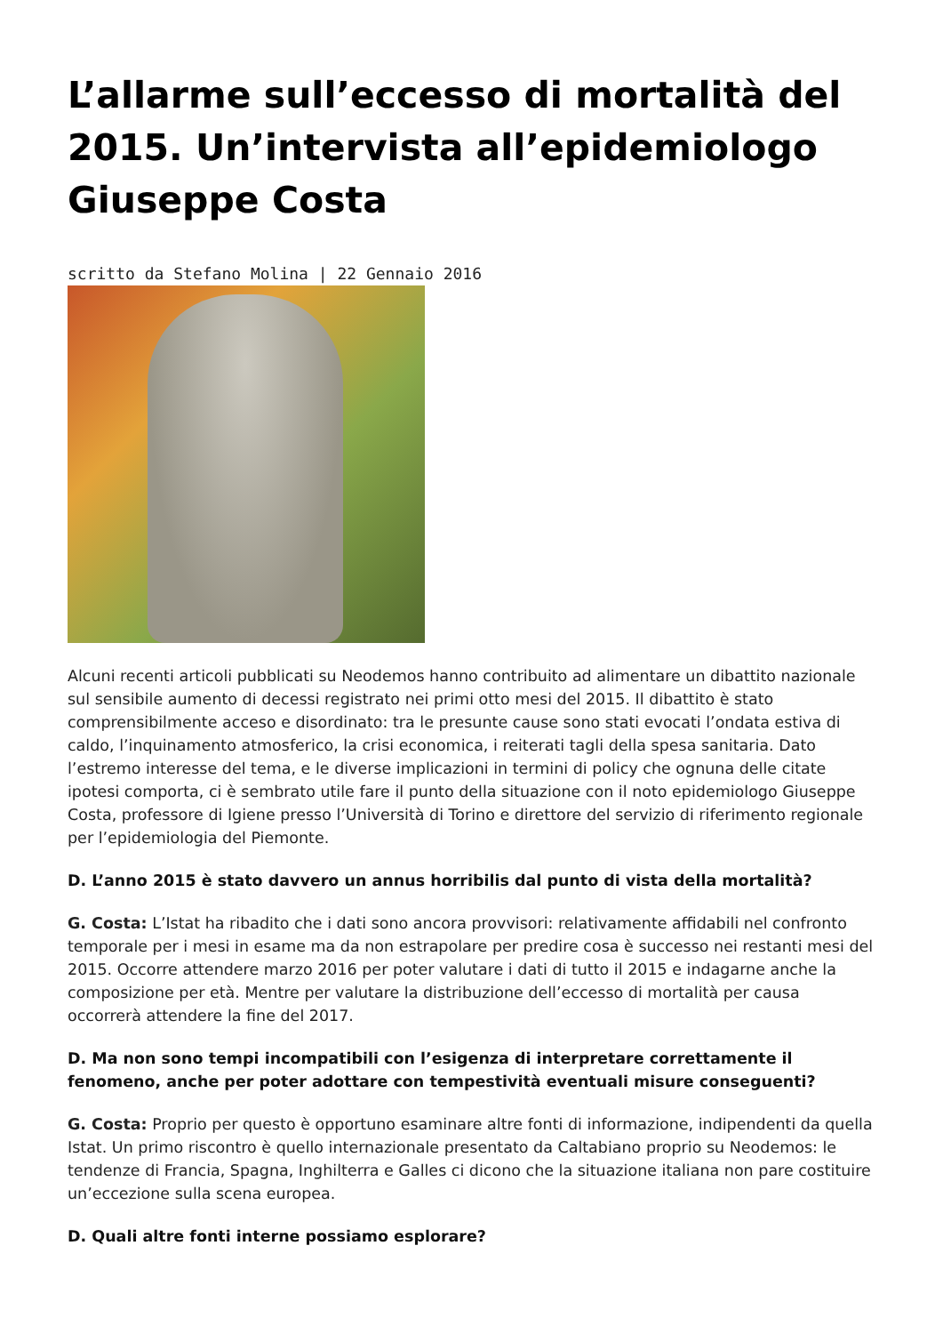L’allarme sull’eccesso di mortalità del 2015. Un’intervista all’epidemiologo Giuseppe Costa
scritto da Stefano Molina | 22 Gennaio 2016
Alcuni recenti articoli pubblicati su Neodemos hanno contribuito ad alimentare un dibattito nazionale sul sensibile aumento di decessi registrato nei primi otto mesi del 2015. Il dibattito è stato comprensibilmente acceso e disordinato: tra le presunte cause sono stati evocati l’ondata estiva di caldo, l’inquinamento atmosferico, la crisi economica, i reiterati tagli della spesa sanitaria. Dato l’estremo interesse del tema, e le diverse implicazioni in termini di policy che ognuna delle citate ipotesi comporta, ci è sembrato utile fare il punto della situazione con il noto epidemiologo Giuseppe Costa, professore di Igiene presso l’Università di Torino e direttore del servizio di riferimento regionale per l’epidemiologia del Piemonte.
D. L’anno 2015 è stato davvero un annus horribilis dal punto di vista della mortalità?
G. Costa: L’Istat ha ribadito che i dati sono ancora provvisori: relativamente affidabili nel confronto temporale per i mesi in esame ma da non estrapolare per predire cosa è successo nei restanti mesi del 2015. Occorre attendere marzo 2016 per poter valutare i dati di tutto il 2015 e indagarne anche la composizione per età. Mentre per valutare la distribuzione dell’eccesso di mortalità per causa occorrerà attendere la fine del 2017.
D. Ma non sono tempi incompatibili con l’esigenza di interpretare correttamente il fenomeno, anche per poter adottare con tempestività eventuali misure conseguenti?
G. Costa: Proprio per questo è opportuno esaminare altre fonti di informazione, indipendenti da quella Istat. Un primo riscontro è quello internazionale presentato da Caltabiano proprio su Neodemos: le tendenze di Francia, Spagna, Inghilterra e Galles ci dicono che la situazione italiana non pare costituire un’eccezione sulla scena europea.
D. Quali altre fonti interne possiamo esplorare?